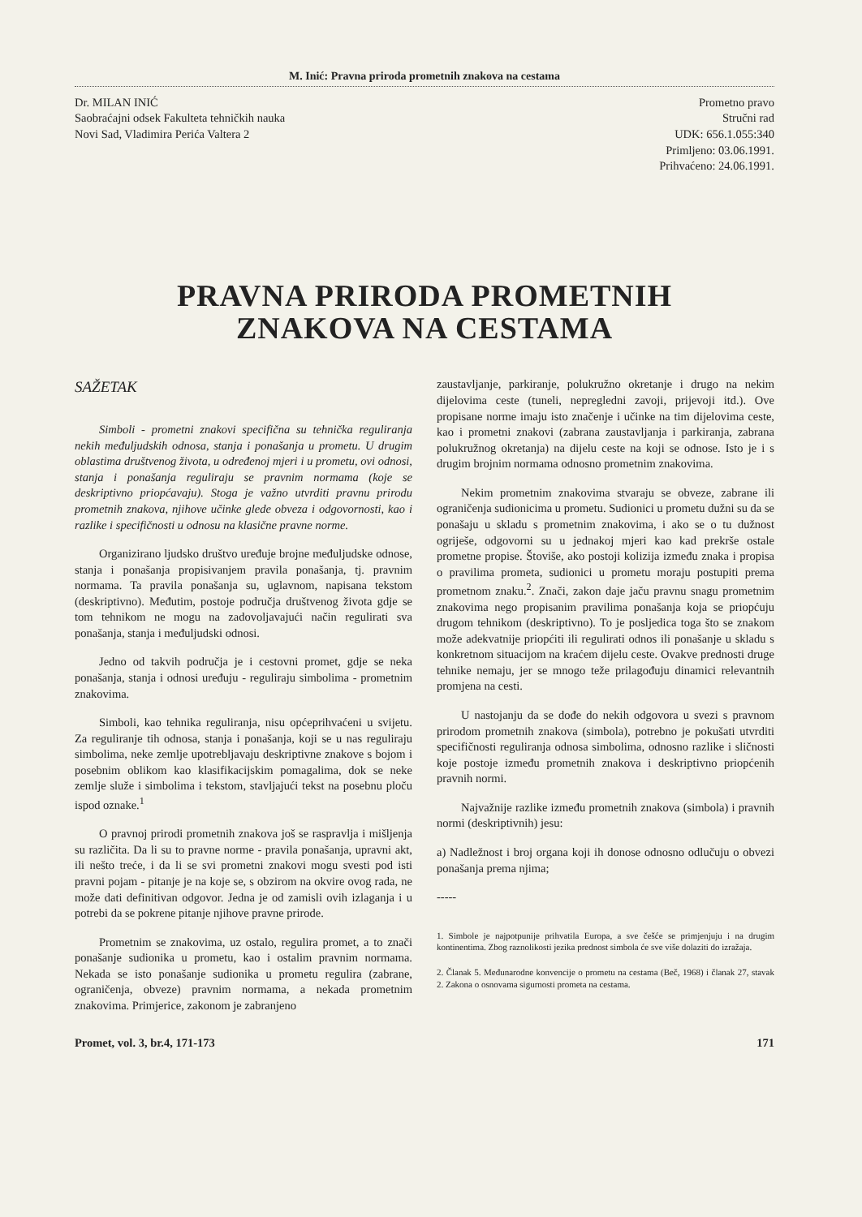M. Inić: Pravna priroda prometnih znakova na cestama
Dr. MILAN INIĆ
Saobraćajni odsek Fakulteta tehničkih nauka
Novi Sad, Vladimira Perića Valtera 2
Prometno pravo
Stručni rad
UDK: 656.1.055:340
Primljeno: 03.06.1991.
Prihvaćeno: 24.06.1991.
PRAVNA PRIRODA PROMETNIH
ZNAKOVA NA CESTAMA
SAŽETAK
Simboli - prometni znakovi specifična su tehnička reguliranja nekih međuljudskih odnosa, stanja i ponašanja u prometu. U drugim oblastima društvenog života, u određenoj mjeri i u prometu, ovi odnosi, stanja i ponašanja reguliraju se pravnim normama (koje se deskriptivno priopćavaju). Stoga je važno utvrditi pravnu prirodu prometnih znakova, njihove učinke glede obveza i odgovornosti, kao i razlike i specifičnosti u odnosu na klasične pravne norme.
Organizirano ljudsko društvo uređuje brojne međuljudske odnose, stanja i ponašanja propisivanjem pravila ponašanja, tj. pravnim normama. Ta pravila ponašanja su, uglavnom, napisana tekstom (deskriptivno). Međutim, postoje područja društvenog života gdje se tom tehnikom ne mogu na zadovoljavajući način regulirati sva ponašanja, stanja i međuljudski odnosi.
Jedno od takvih područja je i cestovni promet, gdje se neka ponašanja, stanja i odnosi uređuju - reguliraju simbolima - prometnim znakovima.
Simboli, kao tehnika reguliranja, nisu općeprihvaćeni u svijetu. Za reguliranje tih odnosa, stanja i ponašanja, koji se u nas reguliraju simbolima, neke zemlje upotrebljavaju deskriptivne znakove s bojom i posebnim oblikom kao klasifikacijskim pomagalima, dok se neke zemlje služe i simbolima i tekstom, stavljajući tekst na posebnu ploču ispod oznake.<sup>1</sup>
O pravnoj prirodi prometnih znakova još se raspravlja i mišljenja su različita. Da li su to pravne norme - pravila ponašanja, upravni akt, ili nešto treće, i da li se svi prometni znakovi mogu svesti pod isti pravni pojam - pitanje je na koje se, s obzirom na okvire ovog rada, ne može dati definitivan odgovor. Jedna je od zamisli ovih izlaganja i u potrebi da se pokrene pitanje njihove pravne prirode.
Prometnim se znakovima, uz ostalo, regulira promet, a to znači ponašanje sudionika u prometu, kao i ostalim pravnim normama. Nekada se isto ponašanje sudionika u prometu regulira (zabrane, ograničenja, obveze) pravnim normama, a nekada prometnim znakovima. Primjerice, zakonom je zabranjeno
zaustavljanje, parkiranje, polukružno okretanje i drugo na nekim dijelovima ceste (tuneli, nepregledni zavoji, prijevoji itd.). Ove propisane norme imaju isto značenje i učinke na tim dijelovima ceste, kao i prometni znakovi (zabrana zaustavljanja i parkiranja, zabrana polukružnog okretanja) na dijelu ceste na koji se odnose. Isto je i s drugim brojnim normama odnosno prometnim znakovima.
Nekim prometnim znakovima stvaraju se obveze, zabrane ili ograničenja sudionicima u prometu. Sudionici u prometu dužni su da se ponašaju u skladu s prometnim znakovima, i ako se o tu dužnost ogriješe, odgovorni su u jednakoj mjeri kao kad prekrše ostale prometne propise. Štoviše, ako postoji kolizija između znaka i propisa o pravilima prometa, sudionici u prometu moraju postupiti prema prometnom znaku.<sup>2</sup>. Znači, zakon daje jaču pravnu snagu prometnim znakovima nego propisanim pravilima ponašanja koja se priopćuju drugom tehnikom (deskriptivno). To je posljedica toga što se znakom može adekvatnije priopćiti ili regulirati odnos ili ponašanje u skladu s konkretnom situacijom na kraćem dijelu ceste. Ovakve prednosti druge tehnike nemaju, jer se mnogo teže prilagođuju dinamici relevantnih promjena na cesti.
U nastojanju da se dođe do nekih odgovora u svezi s pravnom prirodom prometnih znakova (simbola), potrebno je pokušati utvrditi specifičnosti reguliranja odnosa simbolima, odnosno razlike i sličnosti koje postoje između prometnih znakova i deskriptivno priopćenih pravnih normi.
Najvažnije razlike između prometnih znakova (simbola) i pravnih normi (deskriptivnih) jesu:
a) Nadležnost i broj organa koji ih donose odnosno odlučuju o obvezi ponašanja prema njima;
-----
1. Simbole je najpotpunije prihvatila Europa, a sve češće se primjenjuju i na drugim kontinentima. Zbog raznolikosti jezika prednost simbola će sve više dolaziti do izražaja.
2. Članak 5. Međunarodne konvencije o prometu na cestama (Beč, 1968) i članak 27, stavak 2. Zakona o osnovama sigurnosti prometa na cestama.
Promet, vol. 3, br.4, 171-173 171